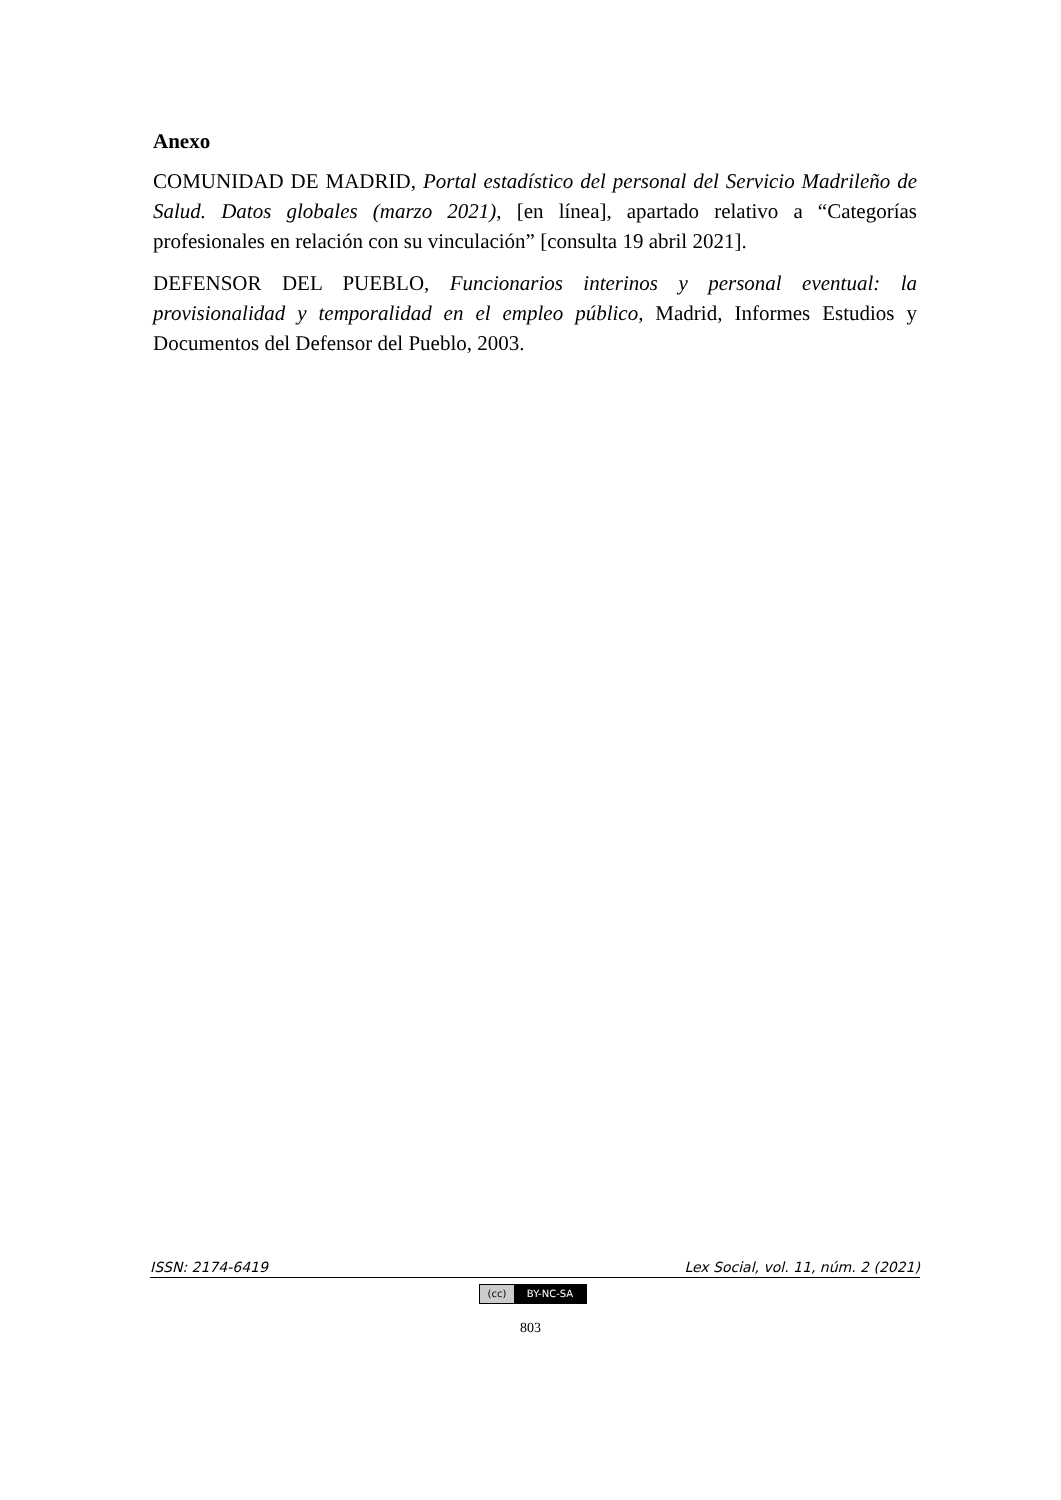Anexo
COMUNIDAD DE MADRID, Portal estadístico del personal del Servicio Madrileño de Salud. Datos globales (marzo 2021), [en línea], apartado relativo a “Categorías profesionales en relación con su vinculación” [consulta 19 abril 2021].
DEFENSOR DEL PUEBLO, Funcionarios interinos y personal eventual: la provisionalidad y temporalidad en el empleo público, Madrid, Informes Estudios y Documentos del Defensor del Pueblo, 2003.
ISSN: 2174-6419 Lex Social, vol. 11, núm. 2 (2021)
(cc) BY-NC-SA
803